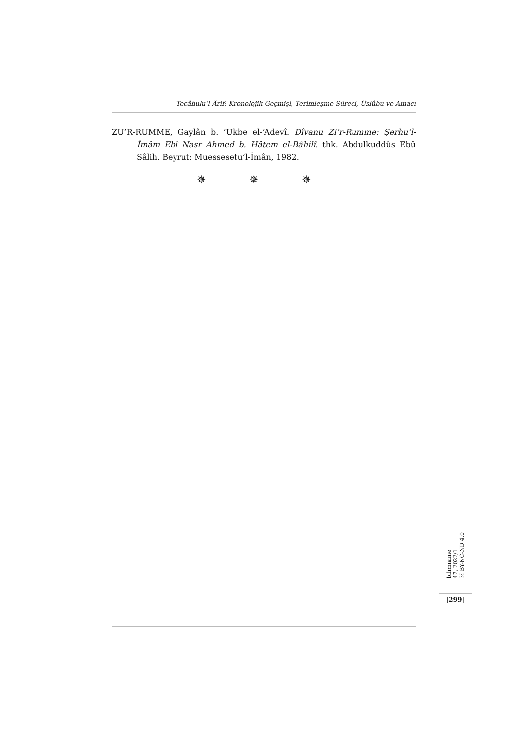Tecâhulu’l-Ârif: Kronolojik Geçmişi, Terimleşme Süreci, Üslûbu ve Amacı
ZU’R-RUMME, Gaylân b. ‘Ukbe el-‘Adevî. Dîvanu Zi’r-Rumme: Şerhu’l-İmâm Ebî Nasr Ahmed b. Hâtem el-Bâhilî. thk. Abdulkuddûs Ebû Sâlih. Beyrut: Muessesetu’l-İmân, 1982.
✵ ✵ ✵
bilimname
47, 2022/1
ⓒ BY-NC-ND 4.0
|299|